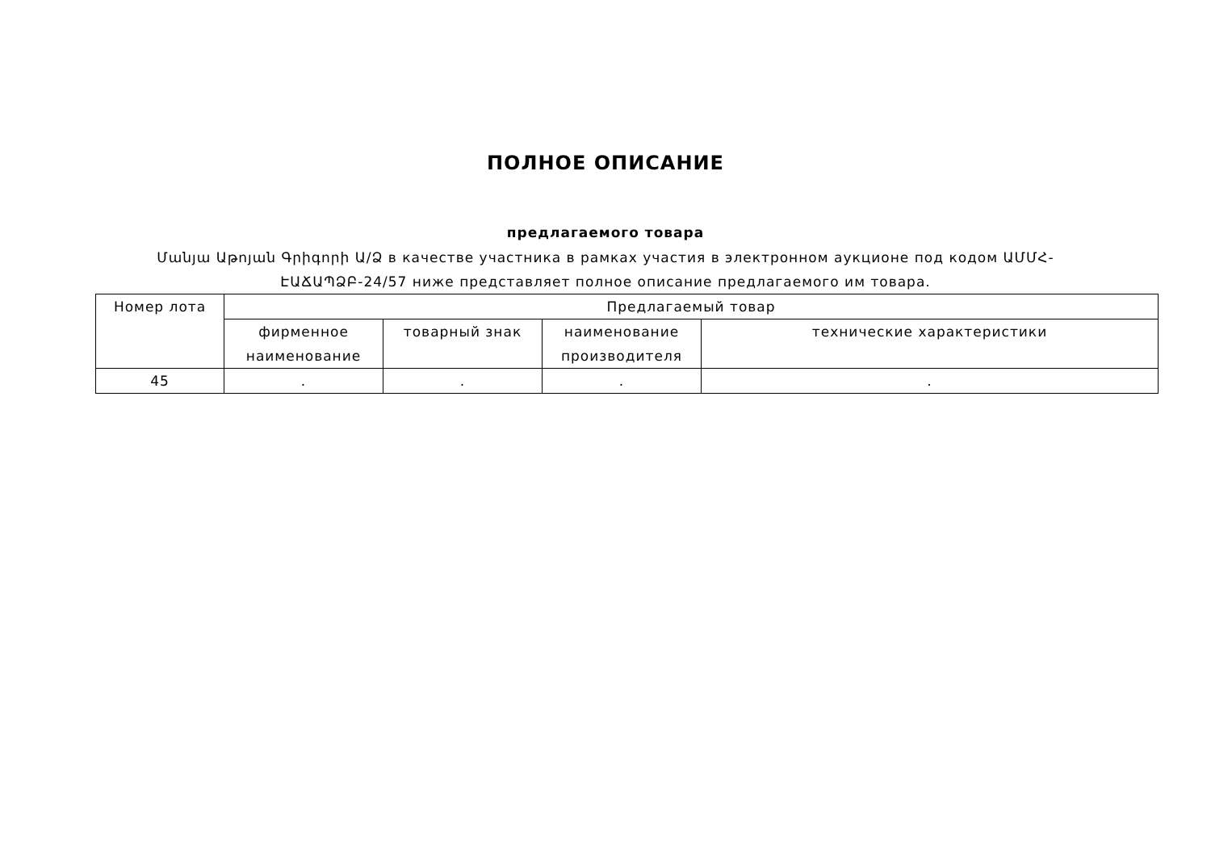ПОЛНОЕ ОПИСАНИЕ
предлагаемого товара
Մանյա Աթոյան Գրիգորի Ա/Ձ в качестве участника в рамках участия в электронном аукционе под кодом ԱՄՄՀ-ԷԱՃԱՊՁԲ-24/57 ниже представляет полное описание предлагаемого им товара.
| Номер лота | Предлагаемый товар | | | |
| --- | --- | --- | --- | --- |
| | фирменное наименование | товарный знак | наименование производителя | технические характеристики |
| 45 | . | . | . | . |